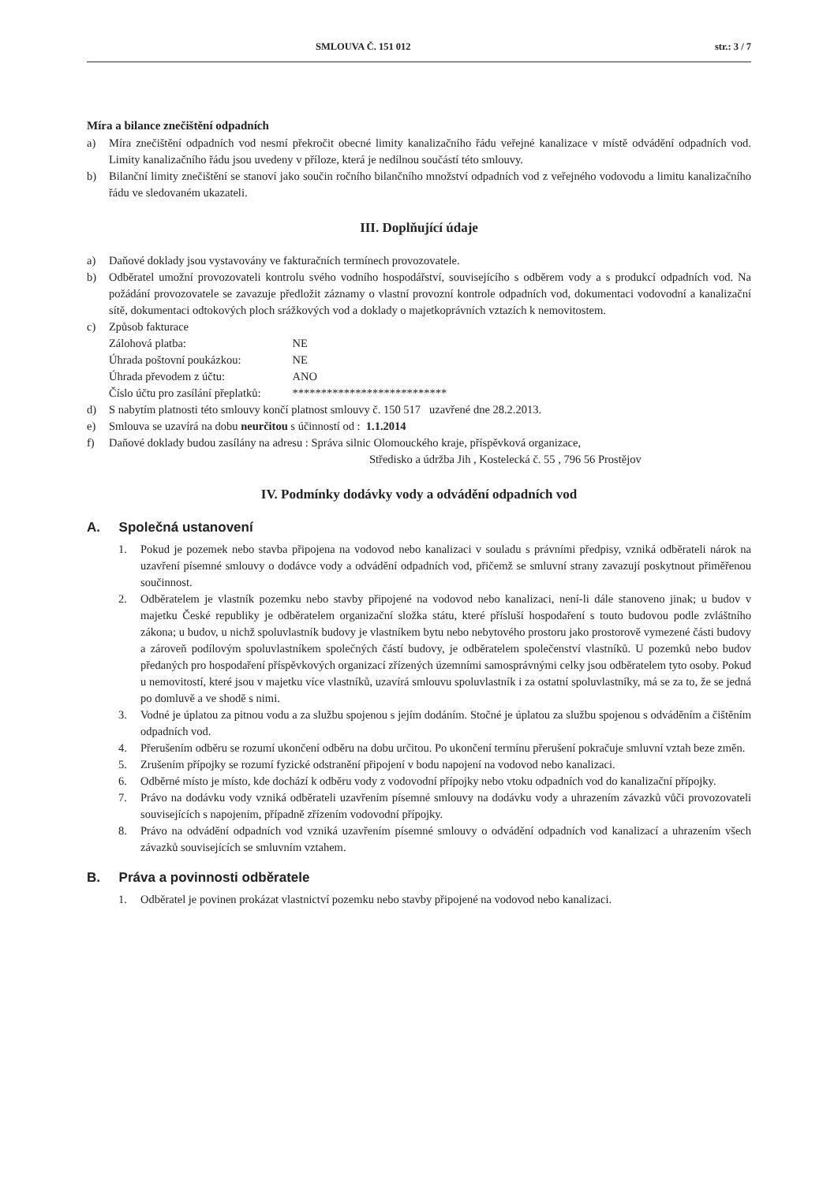SMLOUVA Č. 151 012 str.: 3 / 7
Míra a bilance znečištění odpadních
a) Míra znečištění odpadních vod nesmí překročit obecné limity kanalizačního řádu veřejné kanalizace v místě odvádění odpadních vod. Limity kanalizačního řádu jsou uvedeny v příloze, která je nedílnou součástí této smlouvy.
b) Bilanční limity znečištění se stanoví jako součin ročního bilančního množství odpadních vod z veřejného vodovodu a limitu kanalizačního řádu ve sledovaném ukazateli.
III. Doplňující údaje
a) Daňové doklady jsou vystavovány ve fakturačních termínech provozovatele.
b) Odběratel umožní provozovateli kontrolu svého vodního hospodářství, souvisejícího s odběrem vody a s produkcí odpadních vod. Na požádání provozovatele se zavazuje předložit záznamy o vlastní provozní kontrole odpadních vod, dokumentaci vodovodní a kanalizační sítě, dokumentaci odtokových ploch srážkových vod a doklady o majetkoprávních vztazích k nemovitostem.
c) Způsob fakturace
| Zálohová platba: | NE |
| Úhrada poštovní poukázkou: | NE |
| Úhrada převodem z účtu: | ANO |
| Číslo účtu pro zasílání přeplatků: | *************************** |
d) S nabytím platnosti této smlouvy končí platnost smlouvy č. 150 517 uzavřené dne 28.2.2013.
e) Smlouva se uzavírá na dobu neurčitou s účinností od : 1.1.2014
f) Daňové doklady budou zasílány na adresu : Správa silnic Olomouckého kraje, příspěvková organizace,
Středisko a údržba Jih , Kostelecká č. 55 , 796 56 Prostějov
IV. Podmínky dodávky vody a odvádění odpadních vod
A. Společná ustanovení
1. Pokud je pozemek nebo stavba připojena na vodovod nebo kanalizaci v souladu s právními předpisy, vzniká odběrateli nárok na uzavření písemné smlouvy o dodávce vody a odvádění odpadních vod, přičemž se smluvní strany zavazují poskytnout přiměřenou součinnost.
2. Odběratelem je vlastník pozemku nebo stavby připojené na vodovod nebo kanalizaci, není-li dále stanoveno jinak; u budov v majetku České republiky je odběratelem organizační složka státu, které přísluší hospodaření s touto budovou podle zvláštního zákona; u budov, u nichž spoluvlastník budovy je vlastníkem bytu nebo nebytového prostoru jako prostorově vymezené části budovy a zároveň podílovým spoluvlastníkem společných částí budovy, je odběratelem společenství vlastníků. U pozemků nebo budov předaných pro hospodaření příspěvkových organizací zřízených územními samosprávnými celky jsou odběratelem tyto osoby. Pokud u nemovitostí, které jsou v majetku více vlastníků, uzavírá smlouvu spoluvlastník i za ostatní spoluvlastníky, má se za to, že se jedná po domluvě a ve shodě s nimi.
3. Vodné je úplatou za pitnou vodu a za službu spojenou s jejím dodáním. Stočné je úplatou za službu spojenou s odváděním a čištěním odpadních vod.
4. Přerušením odběru se rozumí ukončení odběru na dobu určitou. Po ukončení termínu přerušení pokračuje smluvní vztah beze změn.
5. Zrušením přípojky se rozumí fyzické odstranění připojení v bodu napojení na vodovod nebo kanalizaci.
6. Odběrné místo je místo, kde dochází k odběru vody z vodovodní přípojky nebo vtoku odpadních vod do kanalizační přípojky.
7. Právo na dodávku vody vzniká odběrateli uzavřením písemné smlouvy na dodávku vody a uhrazením závazků vůči provozovateli souvisejících s napojením, případně zřízením vodovodní přípojky.
8. Právo na odvádění odpadních vod vzniká uzavřením písemné smlouvy o odvádění odpadních vod kanalizací a uhrazením všech závazků souvisejících se smluvním vztahem.
B. Práva a povinnosti odběratele
1. Odběratel je povinen prokázat vlastnictví pozemku nebo stavby připojené na vodovod nebo kanalizaci.